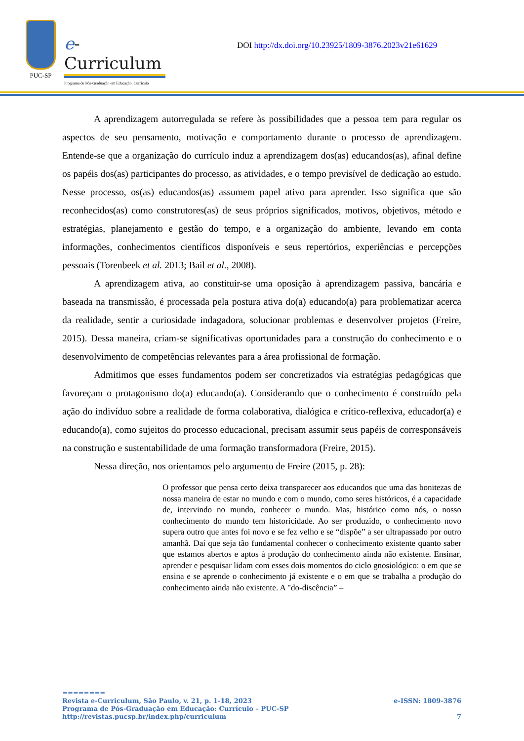PUC-SP
e-Curriculum
Programa de Pós-Graduação em Educação: Currículo
DOI http://dx.doi.org/10.23925/1809-3876.2023v21e61629
A aprendizagem autorregulada se refere às possibilidades que a pessoa tem para regular os aspectos de seu pensamento, motivação e comportamento durante o processo de aprendizagem. Entende-se que a organização do currículo induz a aprendizagem dos(as) educandos(as), afinal define os papéis dos(as) participantes do processo, as atividades, e o tempo previsível de dedicação ao estudo. Nesse processo, os(as) educandos(as) assumem papel ativo para aprender. Isso significa que são reconhecidos(as) como construtores(as) de seus próprios significados, motivos, objetivos, método e estratégias, planejamento e gestão do tempo, e a organização do ambiente, levando em conta informações, conhecimentos científicos disponíveis e seus repertórios, experiências e percepções pessoais (Torenbeek et al. 2013; Bail et al., 2008).
A aprendizagem ativa, ao constituir-se uma oposição à aprendizagem passiva, bancária e baseada na transmissão, é processada pela postura ativa do(a) educando(a) para problematizar acerca da realidade, sentir a curiosidade indagadora, solucionar problemas e desenvolver projetos (Freire, 2015). Dessa maneira, criam-se significativas oportunidades para a construção do conhecimento e o desenvolvimento de competências relevantes para a área profissional de formação.
Admitimos que esses fundamentos podem ser concretizados via estratégias pedagógicas que favoreçam o protagonismo do(a) educando(a). Considerando que o conhecimento é construído pela ação do indivíduo sobre a realidade de forma colaborativa, dialógica e crítico-reflexiva, educador(a) e educando(a), como sujeitos do processo educacional, precisam assumir seus papéis de corresponsáveis na construção e sustentabilidade de uma formação transformadora (Freire, 2015).
Nessa direção, nos orientamos pelo argumento de Freire (2015, p. 28):
O professor que pensa certo deixa transparecer aos educandos que uma das bonitezas de nossa maneira de estar no mundo e com o mundo, como seres históricos, é a capacidade de, intervindo no mundo, conhecer o mundo. Mas, histórico como nós, o nosso conhecimento do mundo tem historicidade. Ao ser produzido, o conhecimento novo supera outro que antes foi novo e se fez velho e se “dispõe” a ser ultrapassado por outro amanhã. Daí que seja tão fundamental conhecer o conhecimento existente quanto saber que estamos abertos e aptos à produção do conhecimento ainda não existente. Ensinar, aprender e pesquisar lidam com esses dois momentos do ciclo gnosiológico: o em que se ensina e se aprende o conhecimento já existente e o em que se trabalha a produção do conhecimento ainda não existente. A "do-discência” –
========
Revista e-Curriculum, São Paulo, v. 21, p. 1-18, 2023 e-ISSN: 1809-3876
Programa de Pós-Graduação em Educação: Currículo – PUC-SP
http://revistas.pucsp.br/index.php/curriculum 7